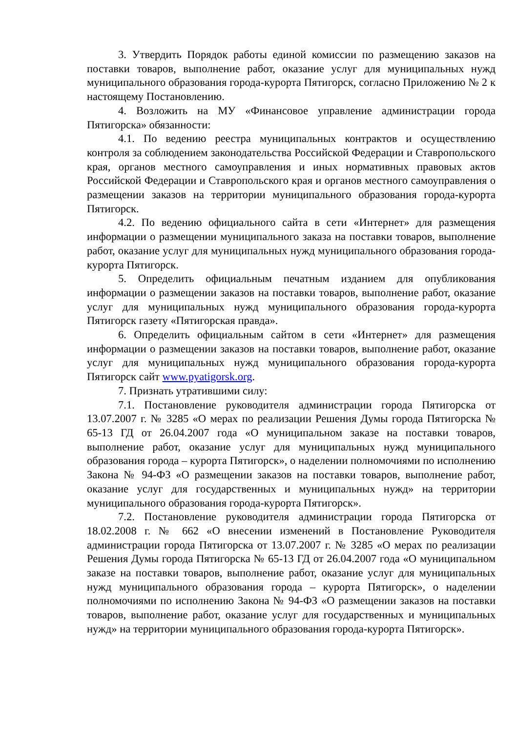3. Утвердить Порядок работы единой комиссии по размещению заказов на поставки товаров, выполнение работ, оказание услуг для муниципальных нужд муниципального образования города-курорта Пятигорск, согласно Приложению № 2 к настоящему Постановлению.
4. Возложить на МУ «Финансовое управление администрации города Пятигорска» обязанности:
4.1. По ведению реестра муниципальных контрактов и осуществлению контроля за соблюдением законодательства Российской Федерации и Ставропольского края, органов местного самоуправления и иных нормативных правовых актов Российской Федерации и Ставропольского края и органов местного самоуправления о размещении заказов на территории муниципального образования города-курорта Пятигорск.
4.2. По ведению официального сайта в сети «Интернет» для размещения информации о размещении муниципального заказа на поставки товаров, выполнение работ, оказание услуг для муниципальных нужд муниципального образования города-курорта Пятигорск.
5. Определить официальным печатным изданием для опубликования информации о размещении заказов на поставки товаров, выполнение работ, оказание услуг для муниципальных нужд муниципального образования города-курорта Пятигорск газету «Пятигорская правда».
6. Определить официальным сайтом в сети «Интернет» для размещения информации о размещении заказов на поставки товаров, выполнение работ, оказание услуг для муниципальных нужд муниципального образования города-курорта Пятигорск сайт www.pyatigorsk.org.
7. Признать утратившими силу:
7.1. Постановление руководителя администрации города Пятигорска от 13.07.2007 г. № 3285 «О мерах по реализации Решения Думы города Пятигорска № 65-13 ГД от 26.04.2007 года «О муниципальном заказе на поставки товаров, выполнение работ, оказание услуг для муниципальных нужд муниципального образования города – курорта Пятигорск», о наделении полномочиями по исполнению Закона № 94-ФЗ «О размещении заказов на поставки товаров, выполнение работ, оказание услуг для государственных и муниципальных нужд» на территории муниципального образования города-курорта Пятигорск».
7.2. Постановление руководителя администрации города Пятигорска от 18.02.2008 г. № 662 «О внесении изменений в Постановление Руководителя администрации города Пятигорска от 13.07.2007 г. № 3285 «О мерах по реализации Решения Думы города Пятигорска № 65-13 ГД от 26.04.2007 года «О муниципальном заказе на поставки товаров, выполнение работ, оказание услуг для муниципальных нужд муниципального образования города – курорта Пятигорск», о наделении полномочиями по исполнению Закона № 94-ФЗ «О размещении заказов на поставки товаров, выполнение работ, оказание услуг для государственных и муниципальных нужд» на территории муниципального образования города-курорта Пятигорск».